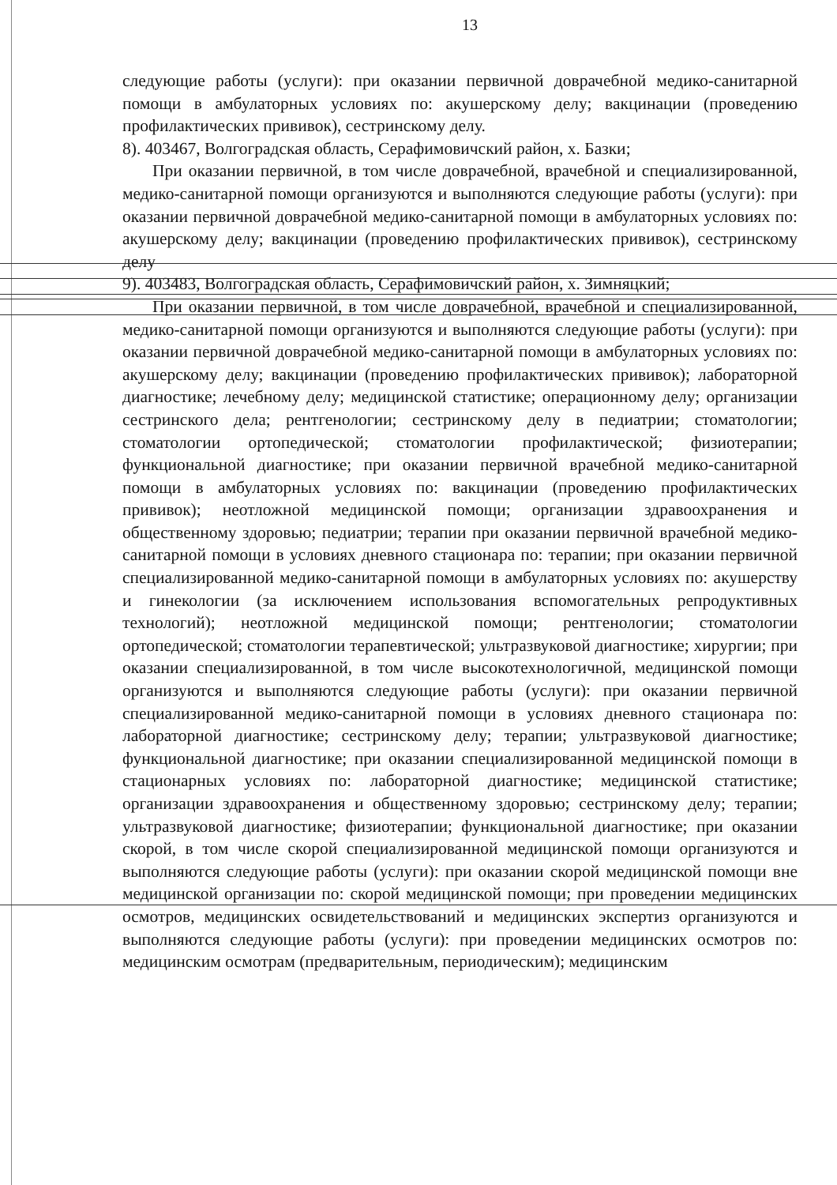13
следующие работы (услуги): при оказании первичной доврачебной медико-санитарной помощи в амбулаторных условиях по: акушерскому делу; вакцинации (проведению профилактических прививок), сестринскому делу.
8). 403467, Волгоградская область, Серафимовичский район, х. Базки;
При оказании первичной, в том числе доврачебной, врачебной и специализированной, медико-санитарной помощи организуются и выполняются следующие работы (услуги): при оказании первичной доврачебной медико-санитарной помощи в амбулаторных условиях по: акушерскому делу; вакцинации (проведению профилактических прививок), сестринскому делу
9). 403483, Волгоградская область, Серафимовичский район, х. Зимняцкий;
При оказании первичной, в том числе доврачебной, врачебной и специализированной, медико-санитарной помощи организуются и выполняются следующие работы (услуги): при оказании первичной доврачебной медико-санитарной помощи в амбулаторных условиях по: акушерскому делу; вакцинации (проведению профилактических прививок); лабораторной диагностике; лечебному делу; медицинской статистике; операционному делу; организации сестринского дела; рентгенологии; сестринскому делу в педиатрии; стоматологии; стоматологии ортопедической; стоматологии профилактической; физиотерапии; функциональной диагностике; при оказании первичной врачебной медико-санитарной помощи в амбулаторных условиях по: вакцинации (проведению профилактических прививок); неотложной медицинской помощи; организации здравоохранения и общественному здоровью; педиатрии; терапии при оказании первичной врачебной медико-санитарной помощи в условиях дневного стационара по: терапии; при оказании первичной специализированной медико-санитарной помощи в амбулаторных условиях по: акушерству и гинекологии (за исключением использования вспомогательных репродуктивных технологий); неотложной медицинской помощи; рентгенологии; стоматологии ортопедической; стоматологии терапевтической; ультразвуковой диагностике; хирургии; при оказании специализированной, в том числе высокотехнологичной, медицинской помощи организуются и выполняются следующие работы (услуги): при оказании первичной специализированной медико-санитарной помощи в условиях дневного стационара по: лабораторной диагностике; сестринскому делу; терапии; ультразвуковой диагностике; функциональной диагностике; при оказании специализированной медицинской помощи в стационарных условиях по: лабораторной диагностике; медицинской статистике; организации здравоохранения и общественному здоровью; сестринскому делу; терапии; ультразвуковой диагностике; физиотерапии; функциональной диагностике; при оказании скорой, в том числе скорой специализированной медицинской помощи организуются и выполняются следующие работы (услуги): при оказании скорой медицинской помощи вне медицинской организации по: скорой медицинской помощи; при проведении медицинских осмотров, медицинских освидетельствований и медицинских экспертиз организуются и выполняются следующие работы (услуги): при проведении медицинских осмотров по: медицинским осмотрам (предварительным, периодическим); медицинским